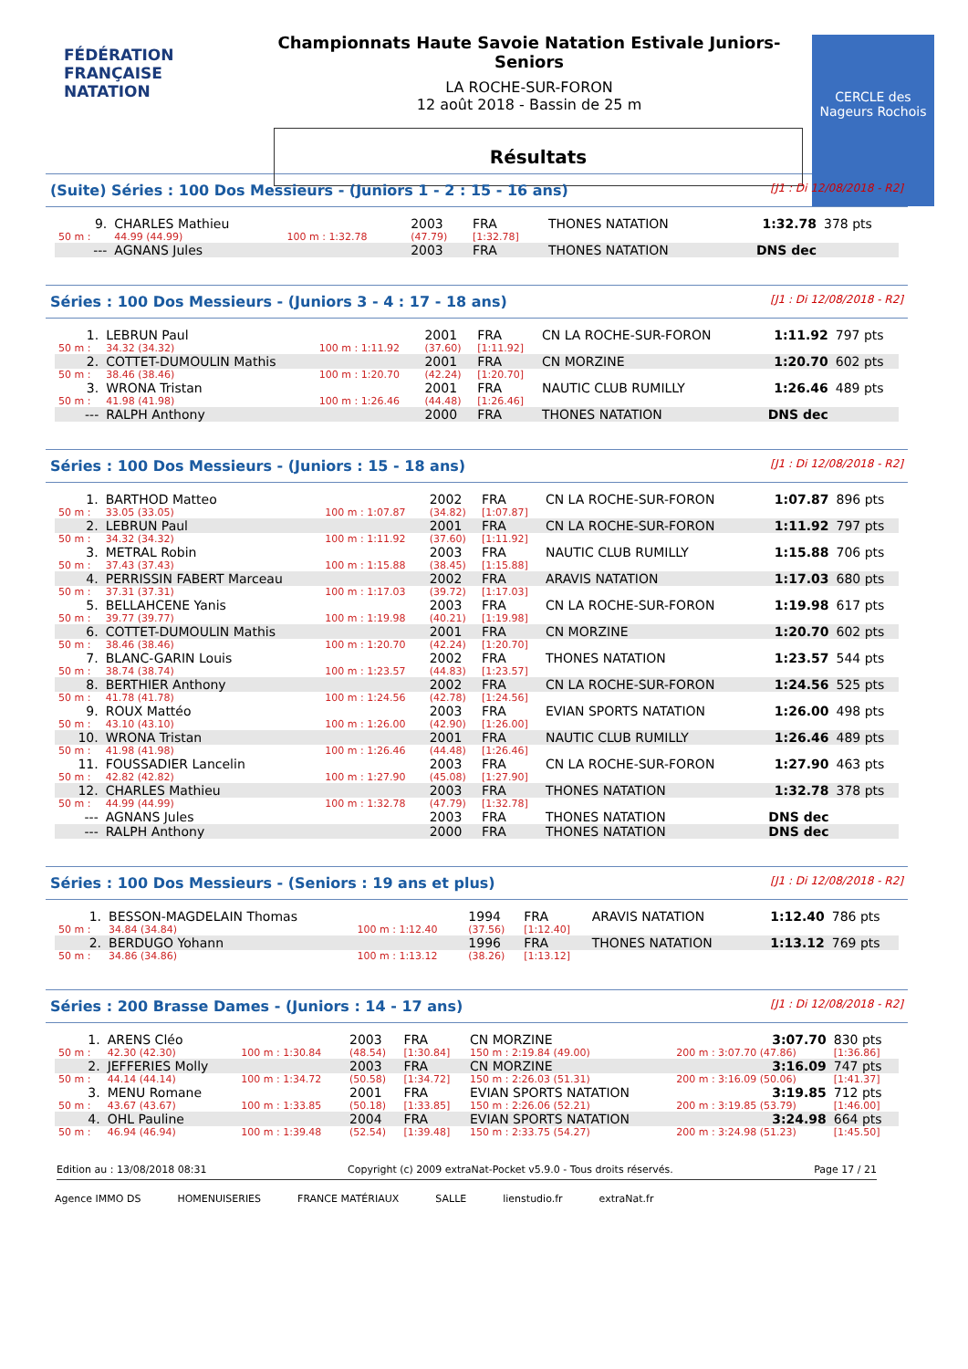FÉDÉRATION FRANÇAISE
NATATION
Championnats Haute Savoie Natation Estivale Juniors-Seniors
LA ROCHE-SUR-FORON
12 août 2018 - Bassin de 25 m
Résultats
CERCLE des Nageurs Rochois
(Suite) Séries : 100 Dos Messieurs - (Juniors 1 - 2 : 15 - 16 ans) [J1 : Di 12/08/2018 - R2]
| 9. | CHARLES Mathieu | | 2003 | FRA | THONES NATATION | 1:32.78 | 378 pts |
| 50 m : | 44.99 (44.99) | 100 m : 1:32.78 | (47.79) | [1:32.78] | | | |
| --- | AGNANS Jules | | 2003 | FRA | THONES NATATION | DNS dec | |
Séries : 100 Dos Messieurs - (Juniors 3 - 4 : 17 - 18 ans) [J1 : Di 12/08/2018 - R2]
| 1. | LEBRUN Paul | | 2001 | FRA | CN LA ROCHE-SUR-FORON | 1:11.92 | 797 pts |
| 50 m : | 34.32 (34.32) | 100 m : 1:11.92 | (37.60) | [1:11.92] | | | |
| 2. | COTTET-DUMOULIN Mathis | | 2001 | FRA | CN MORZINE | 1:20.70 | 602 pts |
| 50 m : | 38.46 (38.46) | 100 m : 1:20.70 | (42.24) | [1:20.70] | | | |
| 3. | WRONA Tristan | | 2001 | FRA | NAUTIC CLUB RUMILLY | 1:26.46 | 489 pts |
| 50 m : | 41.98 (41.98) | 100 m : 1:26.46 | (44.48) | [1:26.46] | | | |
| --- | RALPH Anthony | | 2000 | FRA | THONES NATATION | DNS dec | |
Séries : 100 Dos Messieurs - (Juniors : 15 - 18 ans) [J1 : Di 12/08/2018 - R2]
| 1. | BARTHOD Matteo | | 2002 | FRA | CN LA ROCHE-SUR-FORON | 1:07.87 | 896 pts |
| 50 m : | 33.05 (33.05) | 100 m : 1:07.87 | (34.82) | [1:07.87] | | | |
| 2. | LEBRUN Paul | | 2001 | FRA | CN LA ROCHE-SUR-FORON | 1:11.92 | 797 pts |
| 50 m : | 34.32 (34.32) | 100 m : 1:11.92 | (37.60) | [1:11.92] | | | |
| 3. | METRAL Robin | | 2003 | FRA | NAUTIC CLUB RUMILLY | 1:15.88 | 706 pts |
| 50 m : | 37.43 (37.43) | 100 m : 1:15.88 | (38.45) | [1:15.88] | | | |
| 4. | PERRISSIN FABERT Marceau | | 2002 | FRA | ARAVIS NATATION | 1:17.03 | 680 pts |
| 50 m : | 37.31 (37.31) | 100 m : 1:17.03 | (39.72) | [1:17.03] | | | |
| 5. | BELLAHCENE Yanis | | 2003 | FRA | CN LA ROCHE-SUR-FORON | 1:19.98 | 617 pts |
| 50 m : | 39.77 (39.77) | 100 m : 1:19.98 | (40.21) | [1:19.98] | | | |
| 6. | COTTET-DUMOULIN Mathis | | 2001 | FRA | CN MORZINE | 1:20.70 | 602 pts |
| 50 m : | 38.46 (38.46) | 100 m : 1:20.70 | (42.24) | [1:20.70] | | | |
| 7. | BLANC-GARIN Louis | | 2002 | FRA | THONES NATATION | 1:23.57 | 544 pts |
| 50 m : | 38.74 (38.74) | 100 m : 1:23.57 | (44.83) | [1:23.57] | | | |
| 8. | BERTHIER Anthony | | 2002 | FRA | CN LA ROCHE-SUR-FORON | 1:24.56 | 525 pts |
| 50 m : | 41.78 (41.78) | 100 m : 1:24.56 | (42.78) | [1:24.56] | | | |
| 9. | ROUX Mattéo | | 2003 | FRA | EVIAN SPORTS NATATION | 1:26.00 | 498 pts |
| 50 m : | 43.10 (43.10) | 100 m : 1:26.00 | (42.90) | [1:26.00] | | | |
| 10. | WRONA Tristan | | 2001 | FRA | NAUTIC CLUB RUMILLY | 1:26.46 | 489 pts |
| 50 m : | 41.98 (41.98) | 100 m : 1:26.46 | (44.48) | [1:26.46] | | | |
| 11. | FOUSSADIER Lancelin | | 2003 | FRA | CN LA ROCHE-SUR-FORON | 1:27.90 | 463 pts |
| 50 m : | 42.82 (42.82) | 100 m : 1:27.90 | (45.08) | [1:27.90] | | | |
| 12. | CHARLES Mathieu | | 2003 | FRA | THONES NATATION | 1:32.78 | 378 pts |
| 50 m : | 44.99 (44.99) | 100 m : 1:32.78 | (47.79) | [1:32.78] | | | |
| --- | AGNANS Jules | | 2003 | FRA | THONES NATATION | DNS dec | |
| --- | RALPH Anthony | | 2000 | FRA | THONES NATATION | DNS dec | |
Séries : 100 Dos Messieurs - (Seniors : 19 ans et plus) [J1 : Di 12/08/2018 - R2]
| 1. | BESSON-MAGDELAIN Thomas | | 1994 | FRA | ARAVIS NATATION | 1:12.40 | 786 pts |
| 50 m : | 34.84 (34.84) | 100 m : 1:12.40 | (37.56) | [1:12.40] | | | |
| 2. | BERDUGO Yohann | | 1996 | FRA | THONES NATATION | 1:13.12 | 769 pts |
| 50 m : | 34.86 (34.86) | 100 m : 1:13.12 | (38.26) | [1:13.12] | | | |
Séries : 200 Brasse Dames - (Juniors : 14 - 17 ans) [J1 : Di 12/08/2018 - R2]
| 1. | ARENS Cléo | | 2003 | FRA | CN MORZINE | 3:07.70 | 830 pts |
| 50 m : | 42.30 (42.30) | 100 m : 1:30.84 | (48.54) | [1:30.84] | 150 m : 2:19.84 (49.00) | 200 m : 3:07.70 (47.86) | [1:36.86] |
| 2. | JEFFERIES Molly | | 2003 | FRA | CN MORZINE | 3:16.09 | 747 pts |
| 50 m : | 44.14 (44.14) | 100 m : 1:34.72 | (50.58) | [1:34.72] | 150 m : 2:26.03 (51.31) | 200 m : 3:16.09 (50.06) | [1:41.37] |
| 3. | MENU Romane | | 2001 | FRA | EVIAN SPORTS NATATION | 3:19.85 | 712 pts |
| 50 m : | 43.67 (43.67) | 100 m : 1:33.85 | (50.18) | [1:33.85] | 150 m : 2:26.06 (52.21) | 200 m : 3:19.85 (53.79) | [1:46.00] |
| 4. | OHL Pauline | | 2004 | FRA | EVIAN SPORTS NATATION | 3:24.98 | 664 pts |
| 50 m : | 46.94 (46.94) | 100 m : 1:39.48 | (52.54) | [1:39.48] | 150 m : 2:33.75 (54.27) | 200 m : 3:24.98 (51.23) | [1:45.50] |
Edition au : 13/08/2018 08:31 Copyright (c) 2009 extraNat-Pocket v5.9.0 - Tous droits réservés. Page 17 / 21
Agence IMMO DS HOMENUISERIES FRANCE MATÉRIAUX SALLE lienstudio.fr extraNat.fr